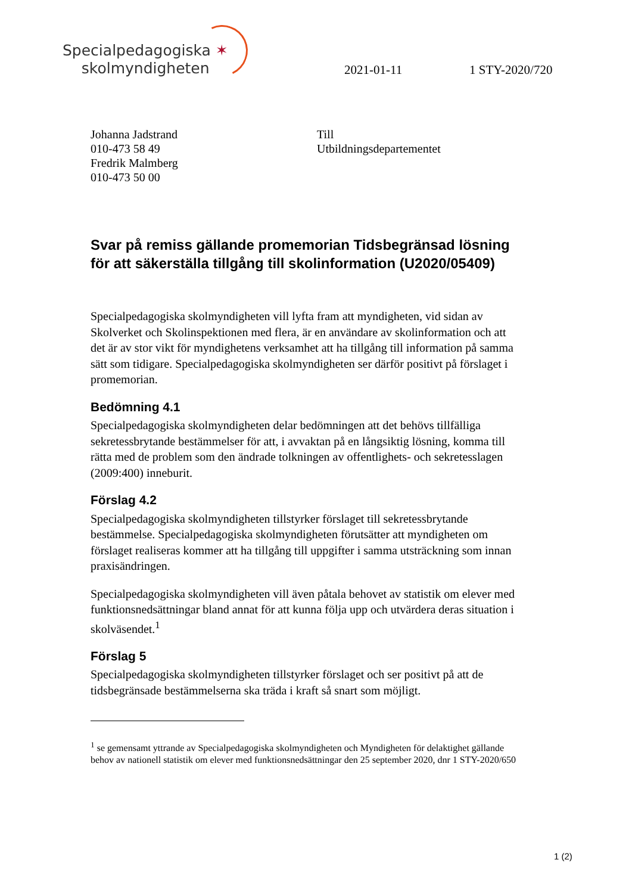Specialpedagogiska ✶
skolmyndigheten
2021-01-11 1 STY-2020/720
Johanna Jadstrand
010-473 58 49
Fredrik Malmberg
010-473 50 00
Till
Utbildningsdepartementet
Svar på remiss gällande promemorian Tidsbegränsad lösning för att säkerställa tillgång till skolinformation (U2020/05409)
Specialpedagogiska skolmyndigheten vill lyfta fram att myndigheten, vid sidan av Skolverket och Skolinspektionen med flera, är en användare av skolinformation och att det är av stor vikt för myndighetens verksamhet att ha tillgång till information på samma sätt som tidigare. Specialpedagogiska skolmyndigheten ser därför positivt på förslaget i promemorian.
Bedömning 4.1
Specialpedagogiska skolmyndigheten delar bedömningen att det behövs tillfälliga sekretessbrytande bestämmelser för att, i avvaktan på en långsiktig lösning, komma till rätta med de problem som den ändrade tolkningen av offentlighets- och sekretesslagen (2009:400) inneburit.
Förslag 4.2
Specialpedagogiska skolmyndigheten tillstyrker förslaget till sekretessbrytande bestämmelse. Specialpedagogiska skolmyndigheten förutsätter att myndigheten om förslaget realiseras kommer att ha tillgång till uppgifter i samma utsträckning som innan praxisändringen.
Specialpedagogiska skolmyndigheten vill även påtala behovet av statistik om elever med funktionsnedsättningar bland annat för att kunna följa upp och utvärdera deras situation i skolväsendet.<sup>1</sup>
Förslag 5
Specialpedagogiska skolmyndigheten tillstyrker förslaget och ser positivt på att de tidsbegränsade bestämmelserna ska träda i kraft så snart som möjligt.
<sup>1</sup> se gemensamt yttrande av Specialpedagogiska skolmyndigheten och Myndigheten för delaktighet gällande behov av nationell statistik om elever med funktionsnedsättningar den 25 september 2020, dnr 1 STY-2020/650
1 (2)